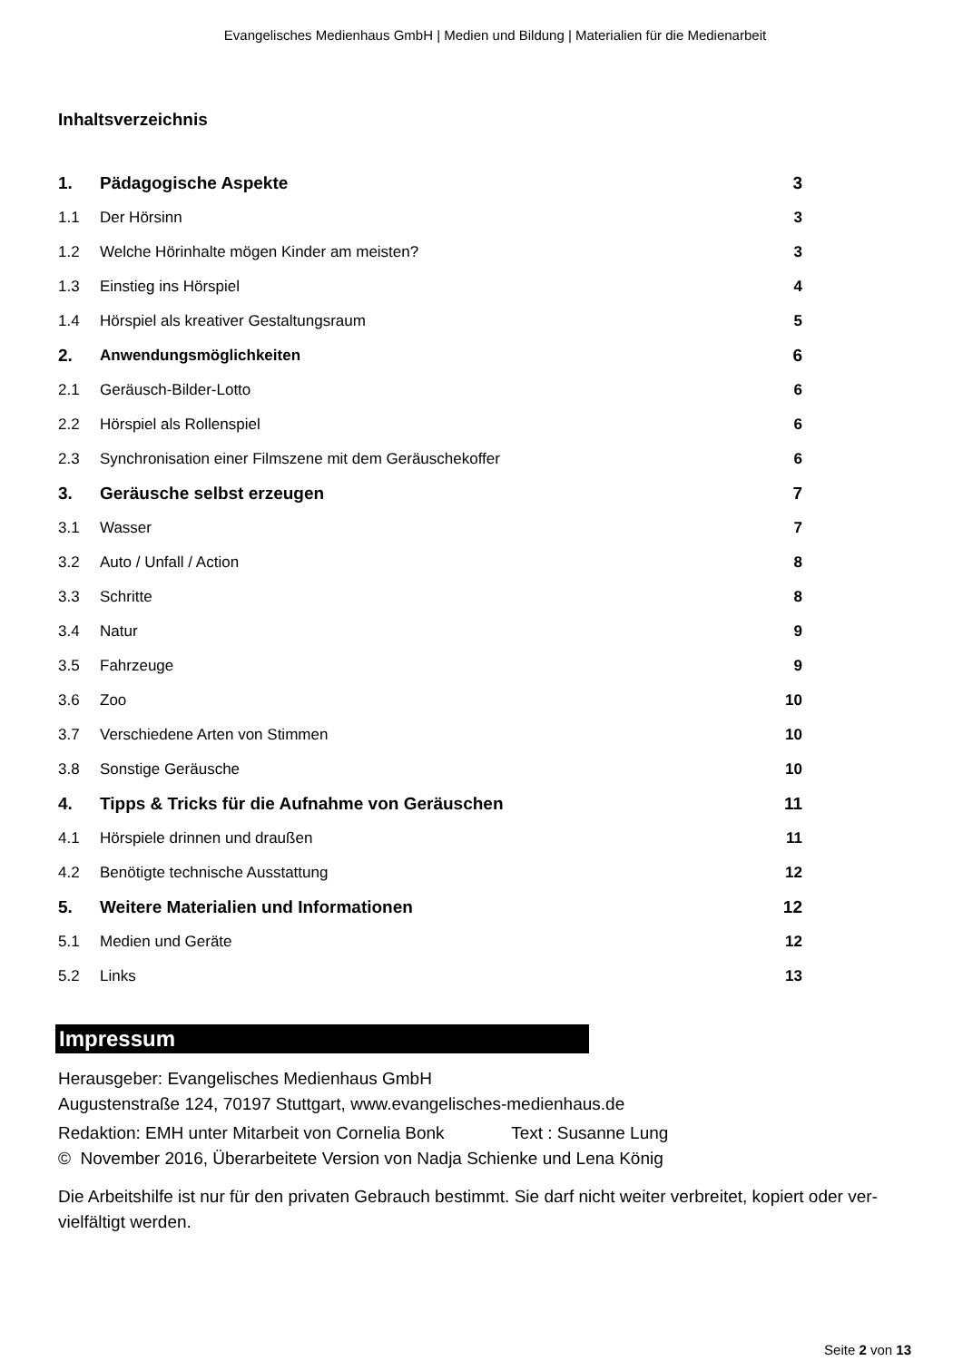Evangelisches Medienhaus GmbH | Medien und Bildung | Materialien für die Medienarbeit
Inhaltsverzeichnis
| 1. | Pädagogische Aspekte | 3 |
| 1.1 | Der Hörsinn | 3 |
| 1.2 | Welche Hörinhalte mögen Kinder am meisten? | 3 |
| 1.3 | Einstieg ins Hörspiel | 4 |
| 1.4 | Hörspiel als kreativer Gestaltungsraum | 5 |
| 2. | Anwendungsmöglichkeiten | 6 |
| 2.1 | Geräusch-Bilder-Lotto | 6 |
| 2.2 | Hörspiel als Rollenspiel | 6 |
| 2.3 | Synchronisation einer Filmszene mit dem Geräuschekoffer | 6 |
| 3. | Geräusche selbst erzeugen | 7 |
| 3.1 | Wasser | 7 |
| 3.2 | Auto / Unfall / Action | 8 |
| 3.3 | Schritte | 8 |
| 3.4 | Natur | 9 |
| 3.5 | Fahrzeuge | 9 |
| 3.6 | Zoo | 10 |
| 3.7 | Verschiedene Arten von Stimmen | 10 |
| 3.8 | Sonstige Geräusche | 10 |
| 4. | Tipps & Tricks für die Aufnahme von Geräuschen | 11 |
| 4.1 | Hörspiele drinnen und draußen | 11 |
| 4.2 | Benötigte technische Ausstattung | 12 |
| 5. | Weitere Materialien und Informationen | 12 |
| 5.1 | Medien und Geräte | 12 |
| 5.2 | Links | 13 |
Impressum
Herausgeber: Evangelisches Medienhaus GmbH
Augustenstraße 124, 70197 Stuttgart, www.evangelisches-medienhaus.de
Redaktion: EMH unter Mitarbeit von Cornelia Bonk Text : Susanne Lung
© November 2016, Überarbeitete Version von Nadja Schienke und Lena König
Die Arbeitshilfe ist nur für den privaten Gebrauch bestimmt. Sie darf nicht weiter verbreitet, kopiert oder ver-vielfältigt werden.
Seite 2 von 13